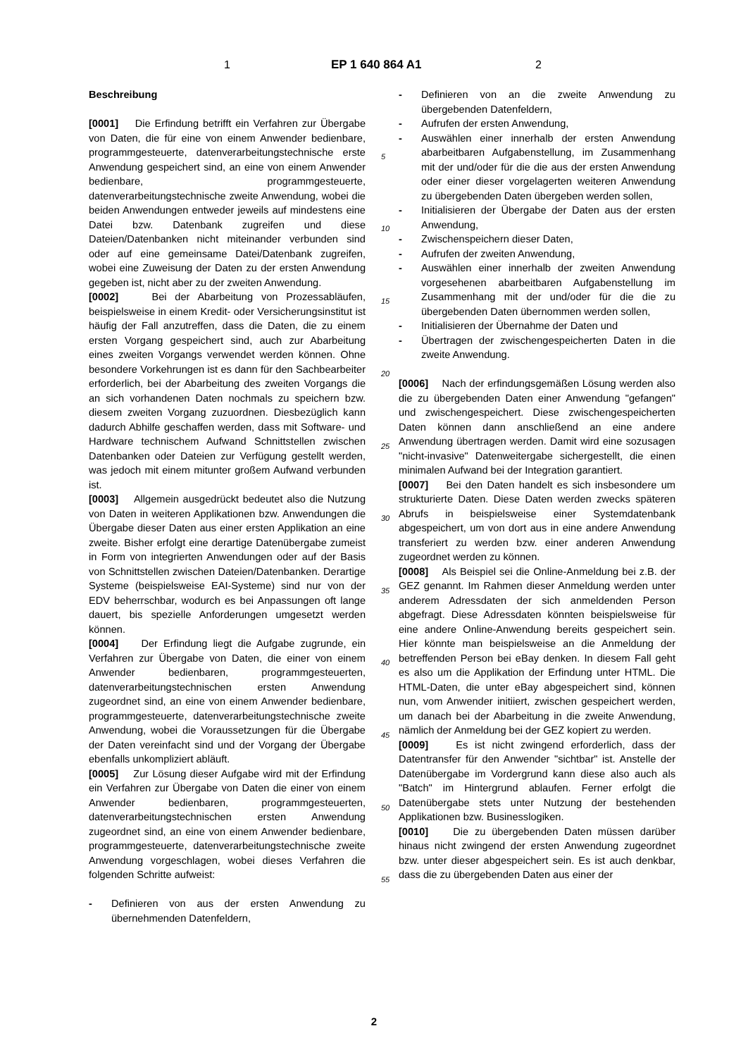1 EP 1 640 864 A1 2
Beschreibung
[0001] Die Erfindung betrifft ein Verfahren zur Übergabe von Daten, die für eine von einem Anwender bedienbare, programmgesteuerte, datenverarbeitungstechnische erste Anwendung gespeichert sind, an eine von einem Anwender bedienbare, programmgesteuerte, datenverarbeitungstechnische zweite Anwendung, wobei die beiden Anwendungen entweder jeweils auf mindestens eine Datei bzw. Datenbank zugreifen und diese Dateien/Datenbanken nicht miteinander verbunden sind oder auf eine gemeinsame Datei/Datenbank zugreifen, wobei eine Zuweisung der Daten zu der ersten Anwendung gegeben ist, nicht aber zu der zweiten Anwendung.
[0002] Bei der Abarbeitung von Prozessabläufen, beispielsweise in einem Kredit- oder Versicherungsinstitut ist häufig der Fall anzutreffen, dass die Daten, die zu einem ersten Vorgang gespeichert sind, auch zur Abarbeitung eines zweiten Vorgangs verwendet werden können. Ohne besondere Vorkehrungen ist es dann für den Sachbearbeiter erforderlich, bei der Abarbeitung des zweiten Vorgangs die an sich vorhandenen Daten nochmals zu speichern bzw. diesem zweiten Vorgang zuzuordnen. Diesbezüglich kann dadurch Abhilfe geschaffen werden, dass mit Software- und Hardware technischem Aufwand Schnittstellen zwischen Datenbanken oder Dateien zur Verfügung gestellt werden, was jedoch mit einem mitunter großem Aufwand verbunden ist.
[0003] Allgemein ausgedrückt bedeutet also die Nutzung von Daten in weiteren Applikationen bzw. Anwendungen die Übergabe dieser Daten aus einer ersten Applikation an eine zweite. Bisher erfolgt eine derartige Datenübergabe zumeist in Form von integrierten Anwendungen oder auf der Basis von Schnittstellen zwischen Dateien/Datenbanken. Derartige Systeme (beispielsweise EAI-Systeme) sind nur von der EDV beherrschbar, wodurch es bei Anpassungen oft lange dauert, bis spezielle Anforderungen umgesetzt werden können.
[0004] Der Erfindung liegt die Aufgabe zugrunde, ein Verfahren zur Übergabe von Daten, die einer von einem Anwender bedienbaren, programmgesteuerten, datenverarbeitungstechnischen ersten Anwendung zugeordnet sind, an eine von einem Anwender bedienbare, programmgesteuerte, datenverarbeitungstechnische zweite Anwendung, wobei die Voraussetzungen für die Übergabe der Daten vereinfacht sind und der Vorgang der Übergabe ebenfalls unkompliziert abläuft.
[0005] Zur Lösung dieser Aufgabe wird mit der Erfindung ein Verfahren zur Übergabe von Daten die einer von einem Anwender bedienbaren, programmgesteuerten, datenverarbeitungstechnischen ersten Anwendung zugeordnet sind, an eine von einem Anwender bedienbare, programmgesteuerte, datenverarbeitungstechnische zweite Anwendung vorgeschlagen, wobei dieses Verfahren die folgenden Schritte aufweist:
- Definieren von aus der ersten Anwendung zu übernehmenden Datenfeldern,
5
10
15
20
25
30
35
40
45
50
55
- Definieren von an die zweite Anwendung zu übergebenden Datenfeldern,
- Aufrufen der ersten Anwendung,
- Auswählen einer innerhalb der ersten Anwendung abarbeitbaren Aufgabenstellung, im Zusammenhang mit der und/oder für die die aus der ersten Anwendung oder einer dieser vorgelagerten weiteren Anwendung zu übergebenden Daten übergeben werden sollen,
- Initialisieren der Übergabe der Daten aus der ersten Anwendung,
- Zwischenspeichern dieser Daten,
- Aufrufen der zweiten Anwendung,
- Auswählen einer innerhalb der zweiten Anwendung vorgesehenen abarbeitbaren Aufgabenstellung im Zusammenhang mit der und/oder für die die zu übergebenden Daten übernommen werden sollen,
- Initialisieren der Übernahme der Daten und
- Übertragen der zwischengespeicherten Daten in die zweite Anwendung.
[0006] Nach der erfindungsgemäßen Lösung werden also die zu übergebenden Daten einer Anwendung "gefangen" und zwischengespeichert. Diese zwischengespeicherten Daten können dann anschließend an eine andere Anwendung übertragen werden. Damit wird eine sozusagen "nicht-invasive" Datenweitergabe sichergestellt, die einen minimalen Aufwand bei der Integration garantiert.
[0007] Bei den Daten handelt es sich insbesondere um strukturierte Daten. Diese Daten werden zwecks späteren Abrufs in beispielsweise einer Systemdatenbank abgespeichert, um von dort aus in eine andere Anwendung transferiert zu werden bzw. einer anderen Anwendung zugeordnet werden zu können.
[0008] Als Beispiel sei die Online-Anmeldung bei z.B. der GEZ genannt. Im Rahmen dieser Anmeldung werden unter anderem Adressdaten der sich anmeldenden Person abgefragt. Diese Adressdaten könnten beispielsweise für eine andere Online-Anwendung bereits gespeichert sein. Hier könnte man beispielsweise an die Anmeldung der betreffenden Person bei eBay denken. In diesem Fall geht es also um die Applikation der Erfindung unter HTML. Die HTML-Daten, die unter eBay abgespeichert sind, können nun, vom Anwender initiiert, zwischen gespeichert werden, um danach bei der Abarbeitung in die zweite Anwendung, nämlich der Anmeldung bei der GEZ kopiert zu werden.
[0009] Es ist nicht zwingend erforderlich, dass der Datentransfer für den Anwender "sichtbar" ist. Anstelle der Datenübergabe im Vordergrund kann diese also auch als "Batch" im Hintergrund ablaufen. Ferner erfolgt die Datenübergabe stets unter Nutzung der bestehenden Applikationen bzw. Businesslogiken.
[0010] Die zu übergebenden Daten müssen darüber hinaus nicht zwingend der ersten Anwendung zugeordnet bzw. unter dieser abgespeichert sein. Es ist auch denkbar, dass die zu übergebenden Daten aus einer der
2